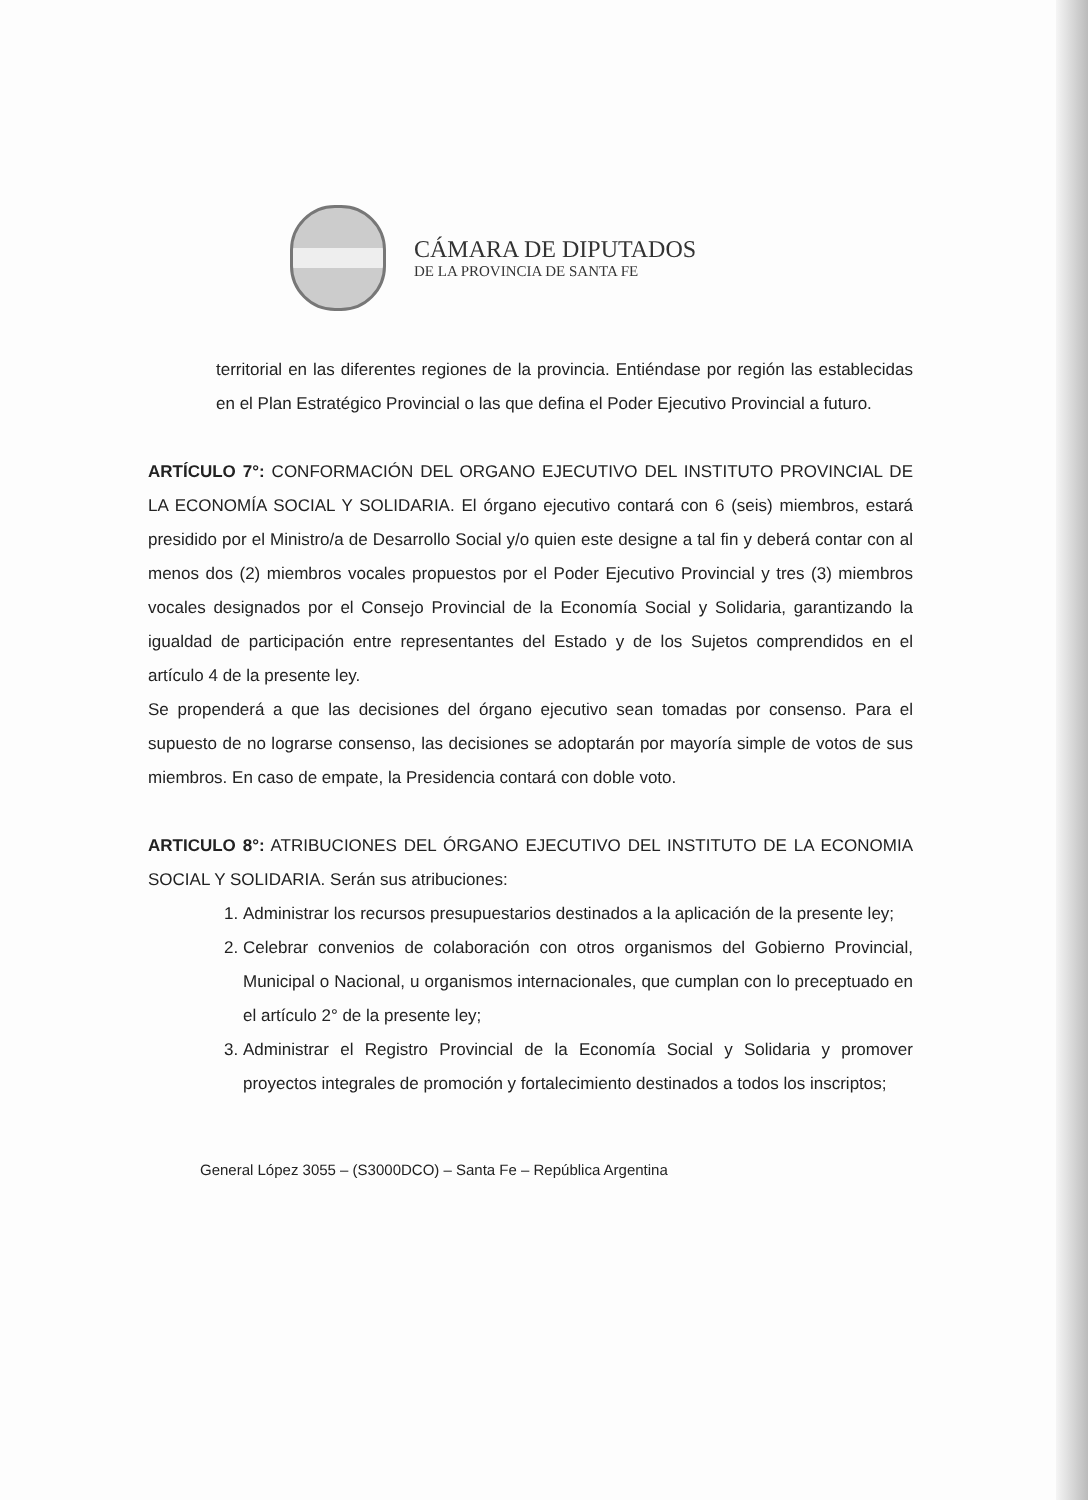CÁMARA DE DIPUTADOS
DE LA PROVINCIA DE SANTA FE
territorial en las diferentes regiones de la provincia. Entiéndase por región las establecidas en el Plan Estratégico Provincial o las que defina el Poder Ejecutivo Provincial a futuro.
ARTÍCULO 7°: CONFORMACIÓN DEL ORGANO EJECUTIVO DEL INSTITUTO PROVINCIAL DE LA ECONOMÍA SOCIAL Y SOLIDARIA. El órgano ejecutivo contará con 6 (seis) miembros, estará presidido por el Ministro/a de Desarrollo Social y/o quien este designe a tal fin y deberá contar con al menos dos (2) miembros vocales propuestos por el Poder Ejecutivo Provincial y tres (3) miembros vocales designados por el Consejo Provincial de la Economía Social y Solidaria, garantizando la igualdad de participación entre representantes del Estado y de los Sujetos comprendidos en el artículo 4 de la presente ley.
Se propenderá a que las decisiones del órgano ejecutivo sean tomadas por consenso. Para el supuesto de no lograrse consenso, las decisiones se adoptarán por mayoría simple de votos de sus miembros. En caso de empate, la Presidencia contará con doble voto.
ARTICULO 8°: ATRIBUCIONES DEL ÓRGANO EJECUTIVO DEL INSTITUTO DE LA ECONOMIA SOCIAL Y SOLIDARIA. Serán sus atribuciones:
1. Administrar los recursos presupuestarios destinados a la aplicación de la presente ley;
2. Celebrar convenios de colaboración con otros organismos del Gobierno Provincial, Municipal o Nacional, u organismos internacionales, que cumplan con lo preceptuado en el artículo 2° de la presente ley;
3. Administrar el Registro Provincial de la Economía Social y Solidaria y promover proyectos integrales de promoción y fortalecimiento destinados a todos los inscriptos;
General López 3055 – (S3000DCO) – Santa Fe – República Argentina